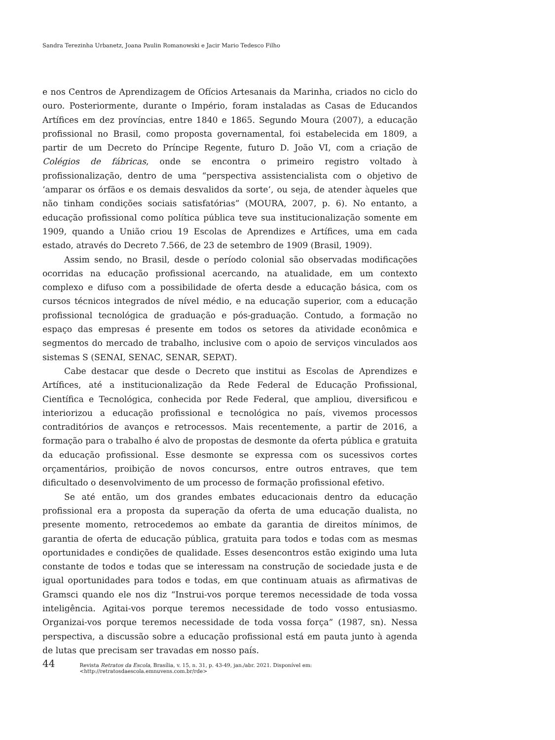Sandra Terezinha Urbanetz, Joana Paulin Romanowski e Jacir Mario Tedesco Filho
e nos Centros de Aprendizagem de Ofícios Artesanais da Marinha, criados no ciclo do ouro. Posteriormente, durante o Império, foram instaladas as Casas de Educandos Artífices em dez províncias, entre 1840 e 1865. Segundo Moura (2007), a educação profissional no Brasil, como proposta governamental, foi estabelecida em 1809, a partir de um Decreto do Príncipe Regente, futuro D. João VI, com a criação de Colégios de fábricas, onde se encontra o primeiro registro voltado à profissionalização, dentro de uma “perspectiva assistencialista com o objetivo de ‘amparar os órfãos e os demais desvalidos da sorte’, ou seja, de atender àqueles que não tinham condições sociais satisfatórias” (MOURA, 2007, p. 6). No entanto, a educação profissional como política pública teve sua institucionalização somente em 1909, quando a União criou 19 Escolas de Aprendizes e Artífices, uma em cada estado, através do Decreto 7.566, de 23 de setembro de 1909 (Brasil, 1909).
Assim sendo, no Brasil, desde o período colonial são observadas modificações ocorridas na educação profissional acercando, na atualidade, em um contexto complexo e difuso com a possibilidade de oferta desde a educação básica, com os cursos técnicos integrados de nível médio, e na educação superior, com a educação profissional tecnológica de graduação e pós-graduação. Contudo, a formação no espaço das empresas é presente em todos os setores da atividade econômica e segmentos do mercado de trabalho, inclusive com o apoio de serviços vinculados aos sistemas S (SENAI, SENAC, SENAR, SEPAT).
Cabe destacar que desde o Decreto que institui as Escolas de Aprendizes e Artífices, até a institucionalização da Rede Federal de Educação Profissional, Científica e Tecnológica, conhecida por Rede Federal, que ampliou, diversificou e interiorizou a educação profissional e tecnológica no país, vivemos processos contraditórios de avanços e retrocessos. Mais recentemente, a partir de 2016, a formação para o trabalho é alvo de propostas de desmonte da oferta pública e gratuita da educação profissional. Esse desmonte se expressa com os sucessivos cortes orçamentários, proibição de novos concursos, entre outros entraves, que tem dificultado o desenvolvimento de um processo de formação profissional efetivo.
Se até então, um dos grandes embates educacionais dentro da educação profissional era a proposta da superação da oferta de uma educação dualista, no presente momento, retrocedemos ao embate da garantia de direitos mínimos, de garantia de oferta de educação pública, gratuita para todos e todas com as mesmas oportunidades e condições de qualidade. Esses desencontros estão exigindo uma luta constante de todos e todas que se interessam na construção de sociedade justa e de igual oportunidades para todos e todas, em que continuam atuais as afirmativas de Gramsci quando ele nos diz “Instrui-vos porque teremos necessidade de toda vossa inteligência. Agitai-vos porque teremos necessidade de todo vosso entusiasmo. Organizai-vos porque teremos necessidade de toda vossa força” (1987, sn). Nessa perspectiva, a discussão sobre a educação profissional está em pauta junto à agenda de lutas que precisam ser travadas em nosso país.
44 Revista Retratos da Escola, Brasília, v. 15, n. 31, p. 43-49, jan./abr. 2021. Disponível em: <http://retratosdaescola.emnuvens.com.br/rde>